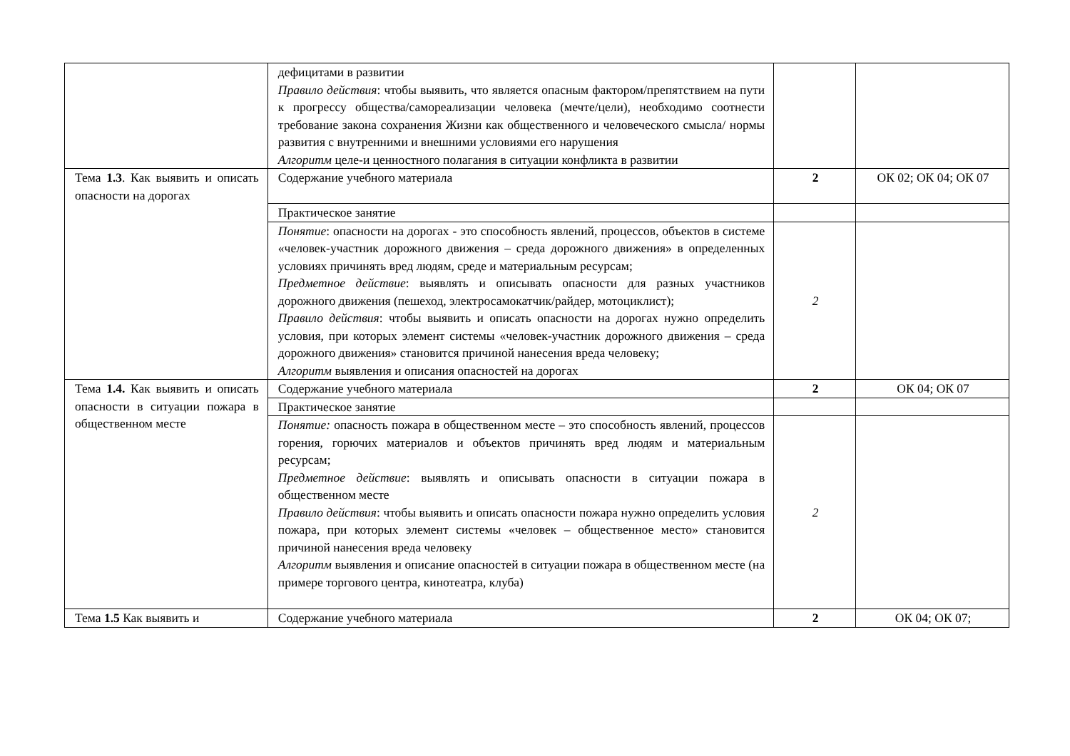| | дефицитами в развитии Правило действия : чтобы выявить, что является опасным фактором/препятствием на пути к прогрессу общества/самореализации человека (мечте/цели), необходимо соотнести требование закона сохранения Жизни как общественного и человеческого смысла/ нормы развития с внутренними и внешними условиями его нарушения Алгоритм целе-и ценностного полагания в ситуации конфликта в развитии | | |
| Тема 1.3 . Как выявить и описать опасности на дорогах | Содержание учебного материала | 2 | ОК 02; ОК 04; ОК 07 |
| | Практическое занятие | | |
| | Понятие : опасности на дорогах - это способность явлений, процессов, объектов в системе «человек-участник дорожного движения – среда дорожного движения» в определенных условиях причинять вред людям, среде и материальным ресурсам; Предметное действие : выявлять и описывать опасности для разных участников дорожного движения (пешеход, электросамокатчик/райдер, мотоциклист); Правило действия : чтобы выявить и описать опасности на дорогах нужно определить условия, при которых элемент системы «человек-участник дорожного движения – среда дорожного движения» становится причиной нанесения вреда человеку; Алгоритм выявления и описания опасностей на дорогах | 2 | |
| Тема 1.4. Как выявить и описать опасности в ситуации пожара в общественном месте | Содержание учебного материала | 2 | ОК 04; ОК 07 |
| | Практическое занятие | | |
| | Понятие: опасность пожара в общественном месте – это способность явлений, процессов горения, горючих материалов и объектов причинять вред людям и материальным ресурсам; Предметное действие : выявлять и описывать опасности в ситуации пожара в общественном месте Правило действия : чтобы выявить и описать опасности пожара нужно определить условия пожара, при которых элемент системы «человек – общественное место» становится причиной нанесения вреда человеку Алгоритм выявления и описание опасностей в ситуации пожара в общественном месте (на примере торгового центра, кинотеатра, клуба) | 2 | |
| Тема 1.5 Как выявить и | Содержание учебного материала | 2 | ОК 04; ОК 07; |